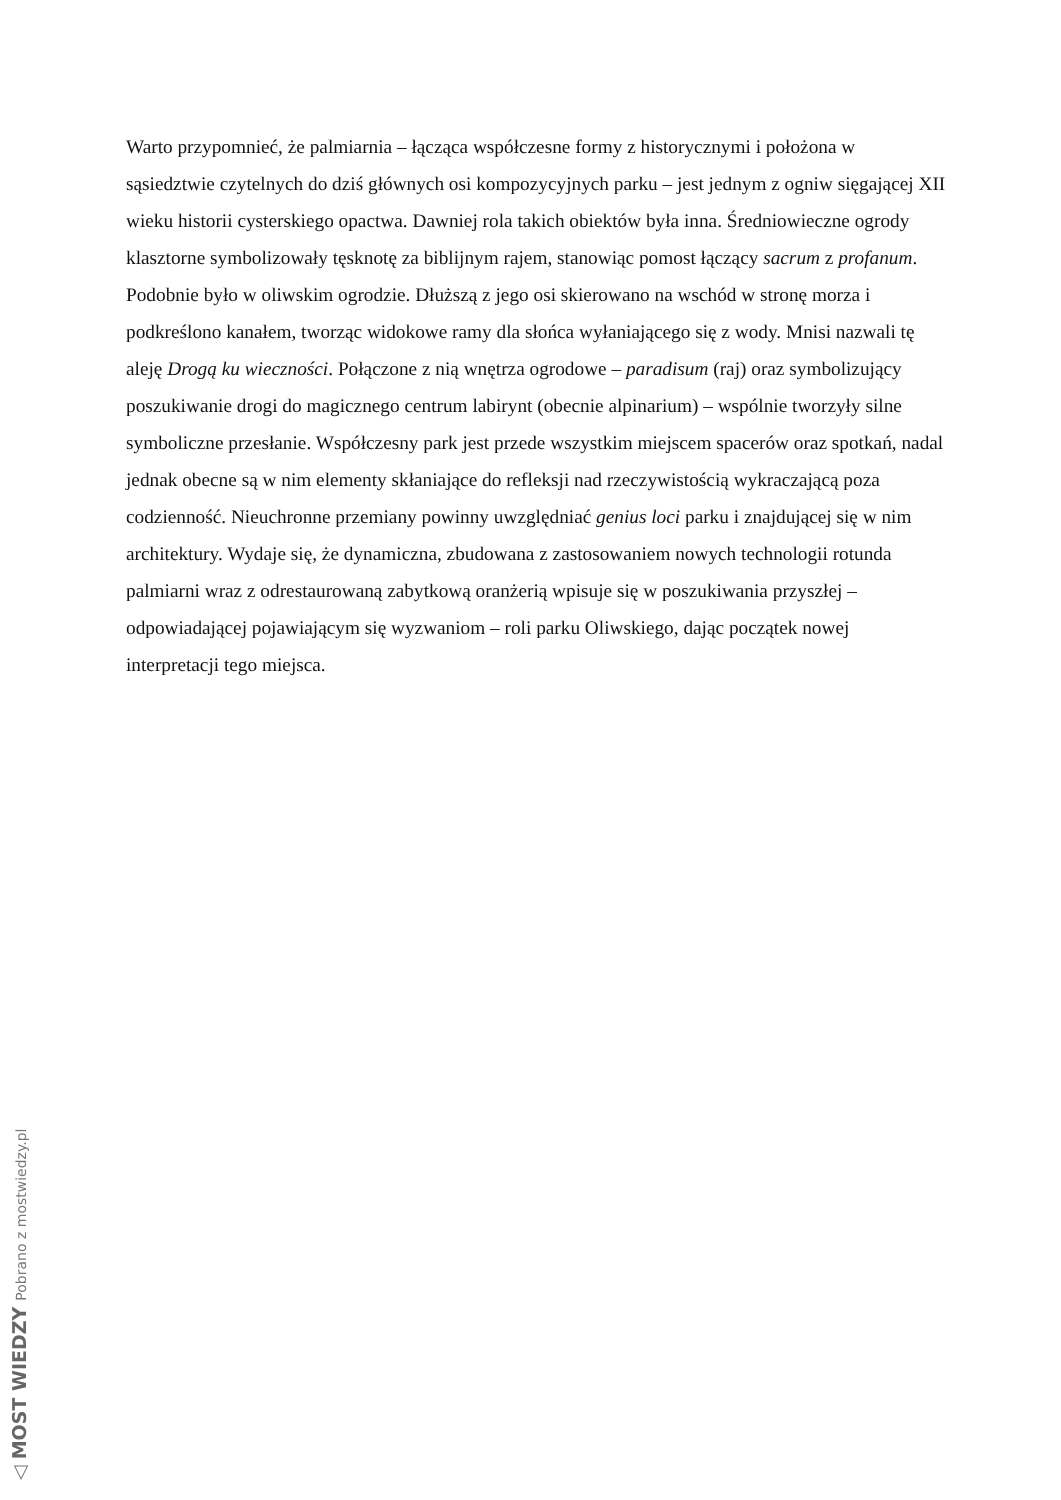Warto przypomnieć, że palmiarnia – łącząca współczesne formy z historycznymi i położona w sąsiedztwie czytelnych do dziś głównych osi kompozycyjnych parku – jest jednym z ogniw sięgającej XII wieku historii cysterskiego opactwa. Dawniej rola takich obiektów była inna. Średniowieczne ogrody klasztorne symbolizowały tęsknotę za biblijnym rajem, stanowiąc pomost łączący sacrum z profanum. Podobnie było w oliwskim ogrodzie. Dłuższą z jego osi skierowano na wschód w stronę morza i podkreślono kanałem, tworząc widokowe ramy dla słońca wyłaniającego się z wody. Mnisi nazwali tę aleję Drogą ku wieczności. Połączone z nią wnętrza ogrodowe – paradisum (raj) oraz symbolizujący poszukiwanie drogi do magicznego centrum labirynt (obecnie alpinarium) – wspólnie tworzyły silne symboliczne przesłanie. Współczesny park jest przede wszystkim miejscem spacerów oraz spotkań, nadal jednak obecne są w nim elementy skłaniające do refleksji nad rzeczywistością wykraczającą poza codzienność. Nieuchronne przemiany powinny uwzględniać genius loci parku i znajdującej się w nim architektury. Wydaje się, że dynamiczna, zbudowana z zastosowaniem nowych technologii rotunda palmiarni wraz z odrestaurowaną zabytkową oranżerią wpisuje się w poszukiwania przyszłej – odpowiadającej pojawiającym się wyzwaniom – roli parku Oliwskiego, dając początek nowej interpretacji tego miejsca.
◁ MOST WIEDZY Pobrano z mostwiedzy.pl